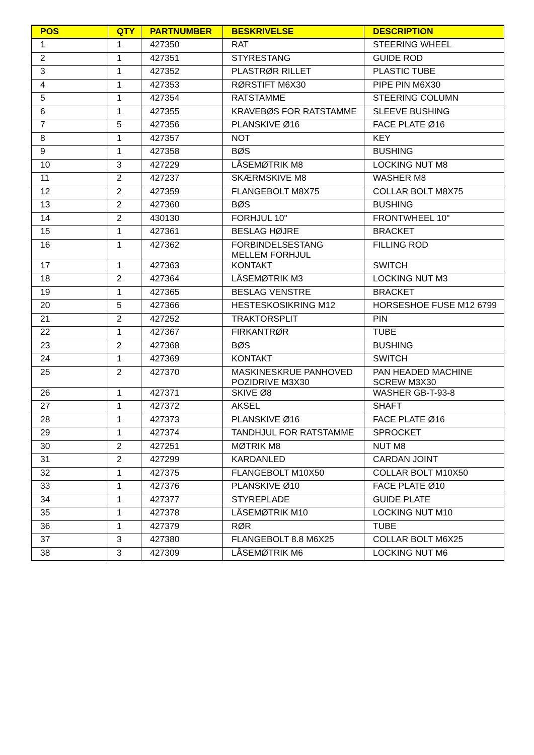| POS | QTY | PARTNUMBER | BESKRIVELSE | DESCRIPTION |
| --- | --- | --- | --- | --- |
| 1 | 1 | 427350 | RAT | STEERING WHEEL |
| 2 | 1 | 427351 | STYRESTANG | GUIDE ROD |
| 3 | 1 | 427352 | PLASTRØR RILLET | PLASTIC TUBE |
| 4 | 1 | 427353 | RØRSTIFT M6X30 | PIPE PIN M6X30 |
| 5 | 1 | 427354 | RATSTAMME | STEERING COLUMN |
| 6 | 1 | 427355 | KRAVEBØS FOR RATSTAMME | SLEEVE BUSHING |
| 7 | 5 | 427356 | PLANSKIVE Ø16 | FACE PLATE Ø16 |
| 8 | 1 | 427357 | NOT | KEY |
| 9 | 1 | 427358 | BØS | BUSHING |
| 10 | 3 | 427229 | LÅSEMØTRIK M8 | LOCKING NUT M8 |
| 11 | 2 | 427237 | SKÆRMSKIVE M8 | WASHER M8 |
| 12 | 2 | 427359 | FLANGEBOLT M8X75 | COLLAR BOLT M8X75 |
| 13 | 2 | 427360 | BØS | BUSHING |
| 14 | 2 | 430130 | FORHJUL 10" | FRONTWHEEL 10" |
| 15 | 1 | 427361 | BESLAG HØJRE | BRACKET |
| 16 | 1 | 427362 | FORBINDELSESTANG MELLEM FORHJUL | FILLING ROD |
| 17 | 1 | 427363 | KONTAKT | SWITCH |
| 18 | 2 | 427364 | LÅSEMØTRIK M3 | LOCKING NUT M3 |
| 19 | 1 | 427365 | BESLAG VENSTRE | BRACKET |
| 20 | 5 | 427366 | HESTESKOSIKRING M12 | HORSESHOE FUSE M12 6799 |
| 21 | 2 | 427252 | TRAKTORSPLIT | PIN |
| 22 | 1 | 427367 | FIRKANTRØR | TUBE |
| 23 | 2 | 427368 | BØS | BUSHING |
| 24 | 1 | 427369 | KONTAKT | SWITCH |
| 25 | 2 | 427370 | MASKINESKRUE PANHOVED POZIDRIVE M3X30 | PAN HEADED MACHINE SCREW M3X30 |
| 26 | 1 | 427371 | SKIVE Ø8 | WASHER GB-T-93-8 |
| 27 | 1 | 427372 | AKSEL | SHAFT |
| 28 | 1 | 427373 | PLANSKIVE Ø16 | FACE PLATE Ø16 |
| 29 | 1 | 427374 | TANDHJUL FOR RATSTAMME | SPROCKET |
| 30 | 2 | 427251 | MØTRIK M8 | NUT M8 |
| 31 | 2 | 427299 | KARDANLED | CARDAN JOINT |
| 32 | 1 | 427375 | FLANGEBOLT M10X50 | COLLAR BOLT M10X50 |
| 33 | 1 | 427376 | PLANSKIVE Ø10 | FACE PLATE Ø10 |
| 34 | 1 | 427377 | STYREPLADE | GUIDE PLATE |
| 35 | 1 | 427378 | LÅSEMØTRIK M10 | LOCKING NUT M10 |
| 36 | 1 | 427379 | RØR | TUBE |
| 37 | 3 | 427380 | FLANGEBOLT 8.8 M6X25 | COLLAR BOLT M6X25 |
| 38 | 3 | 427309 | LÅSEMØTRIK M6 | LOCKING NUT M6 |